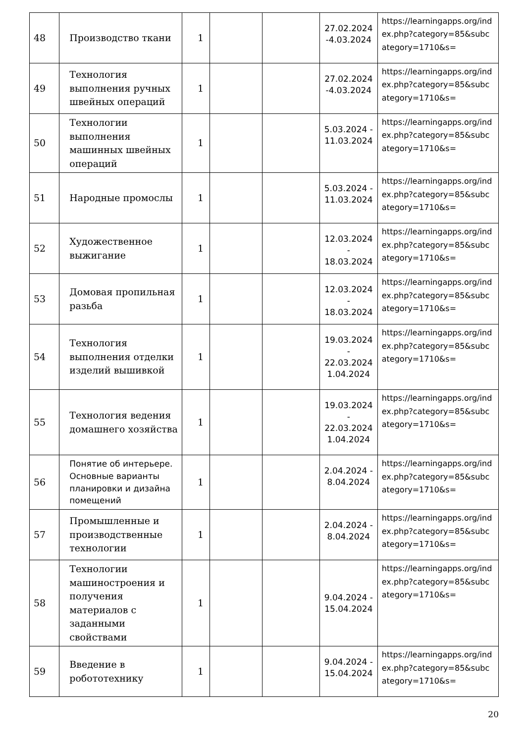| 48 | Производство ткани | 1 | | | 27.02.2024 -4.03.2024 | https://learningapps.org/index.php?category=85&subcategory=1710&s= |
| 49 | Технология выполнения ручных швейных операций | 1 | | | 27.02.2024 -4.03.2024 | https://learningapps.org/index.php?category=85&subcategory=1710&s= |
| 50 | Технологии выполнения машинных швейных операций | 1 | | | 5.03.2024 - 11.03.2024 | https://learningapps.org/index.php?category=85&subcategory=1710&s= |
| 51 | Народные промослы | 1 | | | 5.03.2024 - 11.03.2024 | https://learningapps.org/index.php?category=85&subcategory=1710&s= |
| 52 | Художественное выжигание | 1 | | | 12.03.2024 - 18.03.2024 | https://learningapps.org/index.php?category=85&subcategory=1710&s= |
| 53 | Домовая пропильная разьба | 1 | | | 12.03.2024 - 18.03.2024 | https://learningapps.org/index.php?category=85&subcategory=1710&s= |
| 54 | Технология выполнения отделки изделий вышивкой | 1 | | | 19.03.2024 - 22.03.2024 1.04.2024 | https://learningapps.org/index.php?category=85&subcategory=1710&s= |
| 55 | Технология ведения домашнего хозяйства | 1 | | | 19.03.2024 - 22.03.2024 1.04.2024 | https://learningapps.org/index.php?category=85&subcategory=1710&s= |
| 56 | Понятие об интерьере. Основные варианты планировки и дизайна помещений | 1 | | | 2.04.2024 - 8.04.2024 | https://learningapps.org/index.php?category=85&subcategory=1710&s= |
| 57 | Промышленные и производственные технологии | 1 | | | 2.04.2024 - 8.04.2024 | https://learningapps.org/index.php?category=85&subcategory=1710&s= |
| 58 | Технологии машиностроения и получения материалов с заданными свойствами | 1 | | | 9.04.2024 - 15.04.2024 | https://learningapps.org/index.php?category=85&subcategory=1710&s= |
| 59 | Введение в робототехнику | 1 | | | 9.04.2024 - 15.04.2024 | https://learningapps.org/index.php?category=85&subcategory=1710&s= |
20